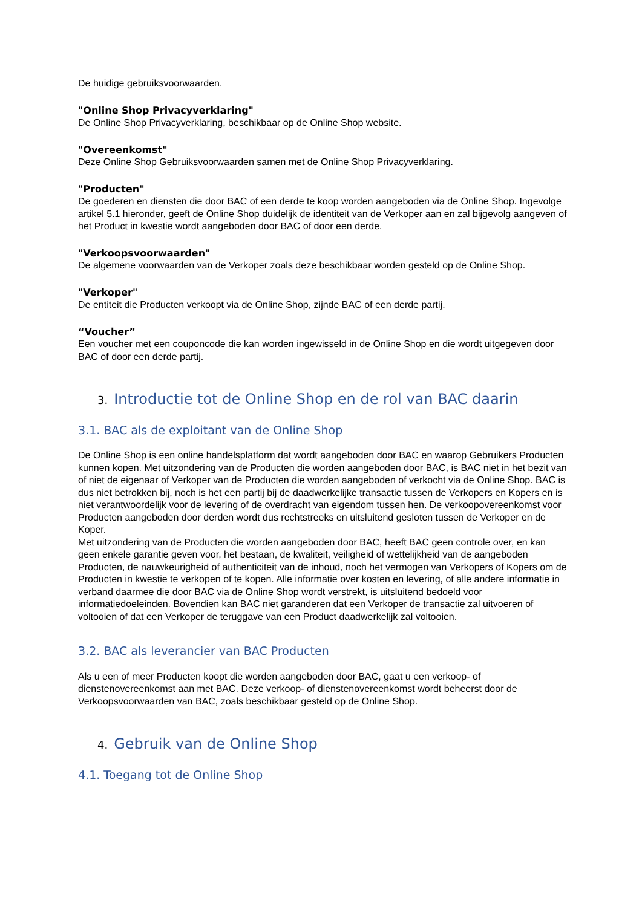De huidige gebruiksvoorwaarden.
"Online Shop Privacyverklaring"
De Online Shop Privacyverklaring, beschikbaar op de Online Shop website.
"Overeenkomst"
Deze Online Shop Gebruiksvoorwaarden samen met de Online Shop Privacyverklaring.
"Producten"
De goederen en diensten die door BAC of een derde te koop worden aangeboden via de Online Shop. Ingevolge artikel 5.1 hieronder, geeft de Online Shop duidelijk de identiteit van de Verkoper aan en zal bijgevolg aangeven of het Product in kwestie wordt aangeboden door BAC of door een derde.
"Verkoopsvoorwaarden"
De algemene voorwaarden van de Verkoper zoals deze beschikbaar worden gesteld op de Online Shop.
"Verkoper"
De entiteit die Producten verkoopt via de Online Shop, zijnde BAC of een derde partij.
“Voucher”
Een voucher met een couponcode die kan worden ingewisseld in de Online Shop en die wordt uitgegeven door BAC of door een derde partij.
3. Introductie tot de Online Shop en de rol van BAC daarin
3.1. BAC als de exploitant van de Online Shop
De Online Shop is een online handelsplatform dat wordt aangeboden door BAC en waarop Gebruikers Producten kunnen kopen. Met uitzondering van de Producten die worden aangeboden door BAC, is BAC niet in het bezit van of niet de eigenaar of Verkoper van de Producten die worden aangeboden of verkocht via de Online Shop. BAC is dus niet betrokken bij, noch is het een partij bij de daadwerkelijke transactie tussen de Verkopers en Kopers en is niet verantwoordelijk voor de levering of de overdracht van eigendom tussen hen. De verkoopovereenkomst voor Producten aangeboden door derden wordt dus rechtstreeks en uitsluitend gesloten tussen de Verkoper en de Koper.
Met uitzondering van de Producten die worden aangeboden door BAC, heeft BAC geen controle over, en kan geen enkele garantie geven voor, het bestaan, de kwaliteit, veiligheid of wettelijkheid van de aangeboden Producten, de nauwkeurigheid of authenticiteit van de inhoud, noch het vermogen van Verkopers of Kopers om de Producten in kwestie te verkopen of te kopen. Alle informatie over kosten en levering, of alle andere informatie in verband daarmee die door BAC via de Online Shop wordt verstrekt, is uitsluitend bedoeld voor informatiedoeleinden. Bovendien kan BAC niet garanderen dat een Verkoper de transactie zal uitvoeren of voltooien of dat een Verkoper de teruggave van een Product daadwerkelijk zal voltooien.
3.2. BAC als leverancier van BAC Producten
Als u een of meer Producten koopt die worden aangeboden door BAC, gaat u een verkoop- of dienstenovereenkomst aan met BAC. Deze verkoop- of dienstenovereenkomst wordt beheerst door de Verkoopsvoorwaarden van BAC, zoals beschikbaar gesteld op de Online Shop.
4. Gebruik van de Online Shop
4.1. Toegang tot de Online Shop